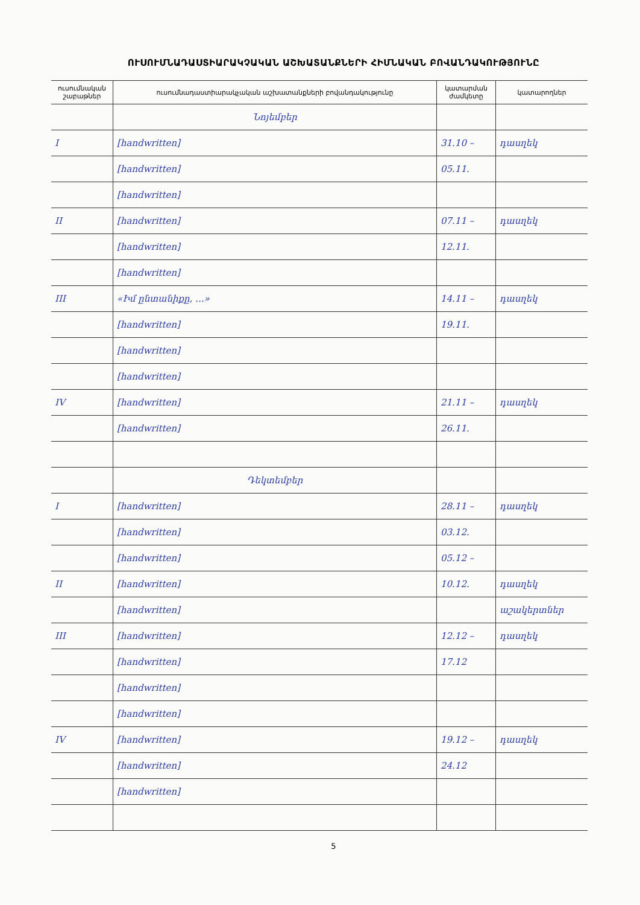ՈՒՍՈՒՄՆԱԴԱՍՏԻԱՐԱԿՉԱԿԱՆ ԱՇԽԱՏԱՆՔՆԵՐԻ ՀԻՄՆԱԿԱՆ ԲՈՎԱՆԴԱԿՈՒԹՅՈՒՆԸ
| ուսումնական շաբաթներ | ուսումնադաստիարակչական աշխատանքների բովանդակությունը | կատարման ժամկետը | կատարողներ |
| --- | --- | --- | --- |
| | Նոյեմբեր | | |
| I | [handwritten] | 31.10 – | դասղեկ |
| | [handwritten] | 05.11. | |
| | [handwritten] | | |
| II | [handwritten] | 07.11 – | դասղեկ |
| | [handwritten] | 12.11. | |
| | [handwritten] | | |
| III | «Իմ ընտանիքը, ...» | 14.11 – | դասղեկ |
| | [handwritten] | 19.11. | |
| | [handwritten] | | |
| | [handwritten] | | |
| IV | [handwritten] | 21.11 – | դասղեկ |
| | [handwritten] | 26.11. | |
| | Դեկտեմբեր | | |
| I | [handwritten] | 28.11 – | դասղեկ |
| | [handwritten] | 03.12. | |
| | [handwritten] | 05.12 – | |
| II | [handwritten] | 10.12. | դասղեկ |
| | [handwritten] | | աշակերտներ |
| III | [handwritten] | 12.12 – | դասղեկ |
| | [handwritten] | 17.12 | |
| | [handwritten] | | |
| | [handwritten] | | |
| IV | [handwritten] | 19.12 – | դասղեկ |
| | [handwritten] | 24.12 | |
| | [handwritten] | | |
5